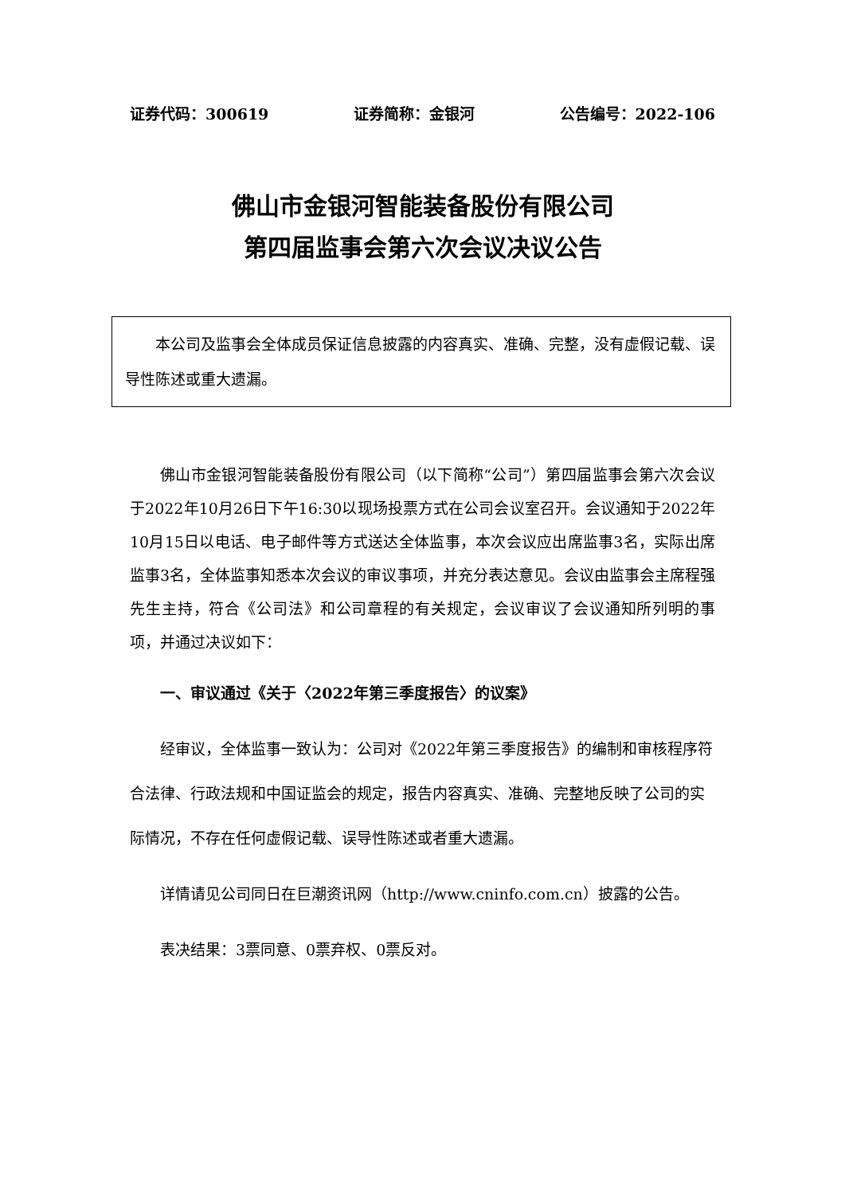证券代码：300619 证券简称：金银河 公告编号：2022-106
佛山市金银河智能装备股份有限公司
第四届监事会第六次会议决议公告
本公司及监事会全体成员保证信息披露的内容真实、准确、完整，没有虚假记载、误导性陈述或重大遗漏。
佛山市金银河智能装备股份有限公司（以下简称“公司”）第四届监事会第六次会议于2022年10月26日下午16:30以现场投票方式在公司会议室召开。会议通知于2022年10月15日以电话、电子邮件等方式送达全体监事，本次会议应出席监事3名，实际出席监事3名，全体监事知悉本次会议的审议事项，并充分表达意见。会议由监事会主席程强先生主持，符合《公司法》和公司章程的有关规定，会议审议了会议通知所列明的事项，并通过决议如下：
一、审议通过《关于〈2022年第三季度报告〉的议案》
经审议，全体监事一致认为：公司对《2022年第三季度报告》的编制和审核程序符合法律、行政法规和中国证监会的规定，报告内容真实、准确、完整地反映了公司的实际情况，不存在任何虚假记载、误导性陈述或者重大遗漏。
详情请见公司同日在巨潮资讯网（http://www.cninfo.com.cn）披露的公告。
表决结果：3票同意、0票弃权、0票反对。